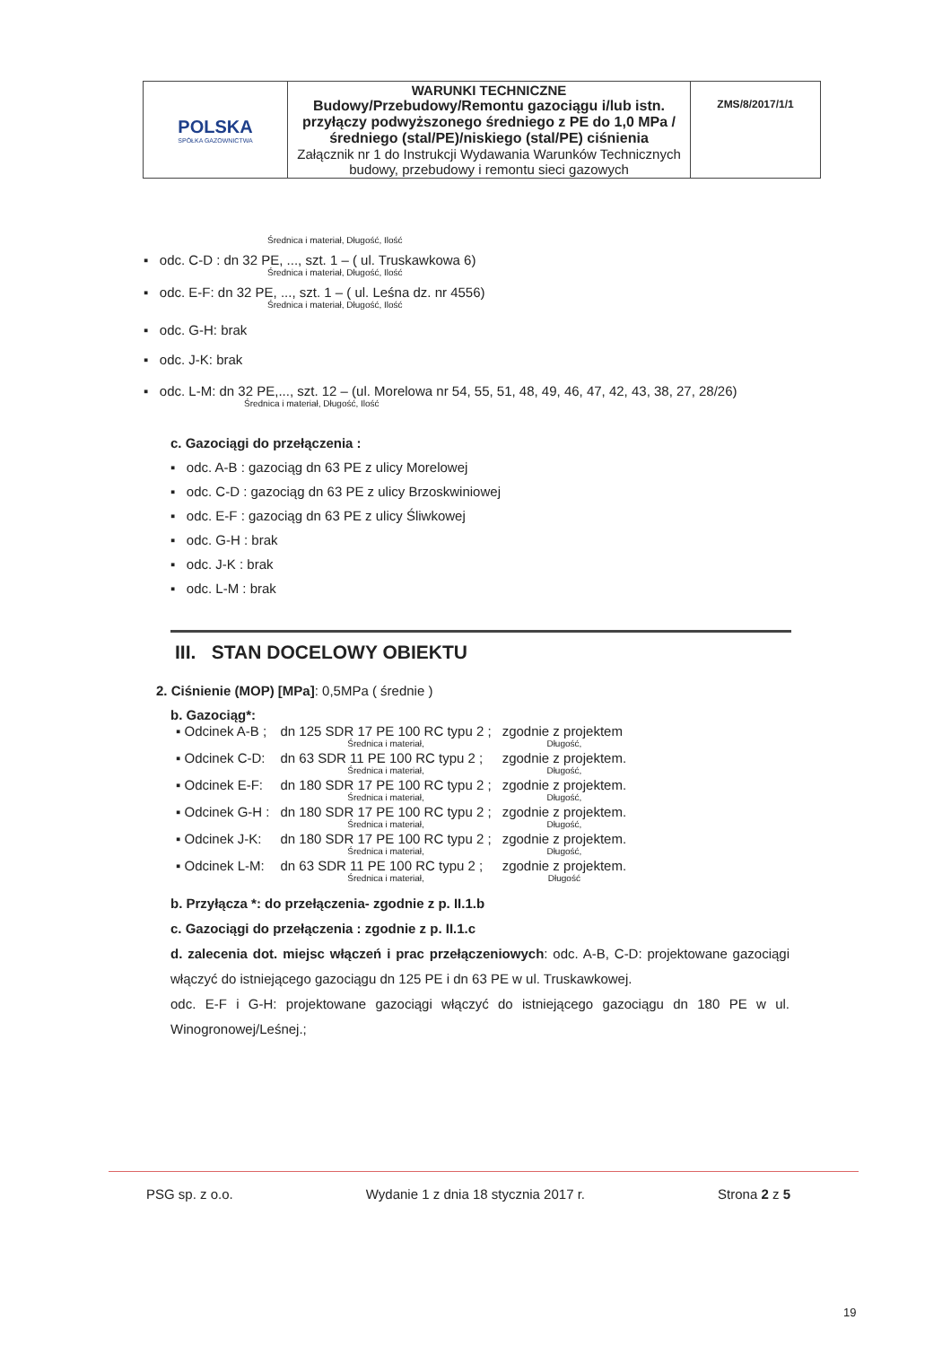| POLSKA SPÓŁKA GAZOWNICTWA | WARUNKI TECHNICZNE Budowy/Przebudowy/Remontu gazociągu i/lub istn. przyłączy podwyższonego średniego z PE do 1,0 MPa /średniego (stal/PE)/niskiego (stal/PE) ciśnienia Załącznik nr 1 do Instrukcji Wydawania Warunków Technicznych budowy, przebudowy i remontu sieci gazowych | ZMS/8/2017/1/1 |
Średnica i materiał, Długość, Ilość
▪ odc. C-D : dn 32 PE, ..., szt. 1 – ( ul. Truskawkowa 6)
Średnica i materiał, Długość, Ilość
▪ odc. E-F: dn 32 PE, ..., szt. 1 – ( ul. Leśna dz. nr 4556)
Średnica i materiał, Długość, Ilość
▪ odc. G-H: brak
▪ odc. J-K: brak
▪ odc. L-M: dn 32 PE,..., szt. 12 – (ul. Morelowa nr 54, 55, 51, 48, 49, 46, 47, 42, 43, 38, 27, 28/26)
Średnica i materiał, Długość, Ilość
c. Gazociągi do przełączenia :
▪ odc. A-B : gazociąg dn 63 PE z ulicy Morelowej
▪ odc. C-D : gazociąg dn 63 PE z ulicy Brzoskwiniowej
▪ odc. E-F : gazociąg dn 63 PE z ulicy Śliwkowej
▪ odc. G-H : brak
▪ odc. J-K : brak
▪ odc. L-M : brak
III. STAN DOCELOWY OBIEKTU
2. Ciśnienie (MOP) [MPa]: 0,5MPa ( średnie )
b. Gazociąg*:
| ▪ Odcinek A-B ; | dn 125 SDR 17 PE 100 RC typu 2 ; Średnica i materiał, | zgodnie z projektem Długość, |
| ▪ Odcinek C-D: | dn 63 SDR 11 PE 100 RC typu 2 ; Średnica i materiał, | zgodnie z projektem. Długość, |
| ▪ Odcinek E-F: | dn 180 SDR 17 PE 100 RC typu 2 ; Średnica i materiał, | zgodnie z projektem. Długość, |
| ▪ Odcinek G-H : | dn 180 SDR 17 PE 100 RC typu 2 ; Średnica i materiał, | zgodnie z projektem. Długość, |
| ▪ Odcinek J-K: | dn 180 SDR 17 PE 100 RC typu 2 ; Średnica i materiał, | zgodnie z projektem. Długość, |
| ▪ Odcinek L-M: | dn 63 SDR 11 PE 100 RC typu 2 ; Średnica i materiał, | zgodnie z projektem. Długość |
b. Przyłącza *: do przełączenia- zgodnie z p. II.1.b
c. Gazociągi do przełączenia : zgodnie z p. II.1.c
d. zalecenia dot. miejsc włączeń i prac przełączeniowych: odc. A-B, C-D: projektowane gazociągi włączyć do istniejącego gazociągu dn 125 PE i dn 63 PE w ul. Truskawkowej.
odc. E-F i G-H: projektowane gazociągi włączyć do istniejącego gazociągu dn 180 PE w ul. Winogronowej/Leśnej.;
PSG sp. z o.o. Wydanie 1 z dnia 18 stycznia 2017 r. Strona 2 z 5
19